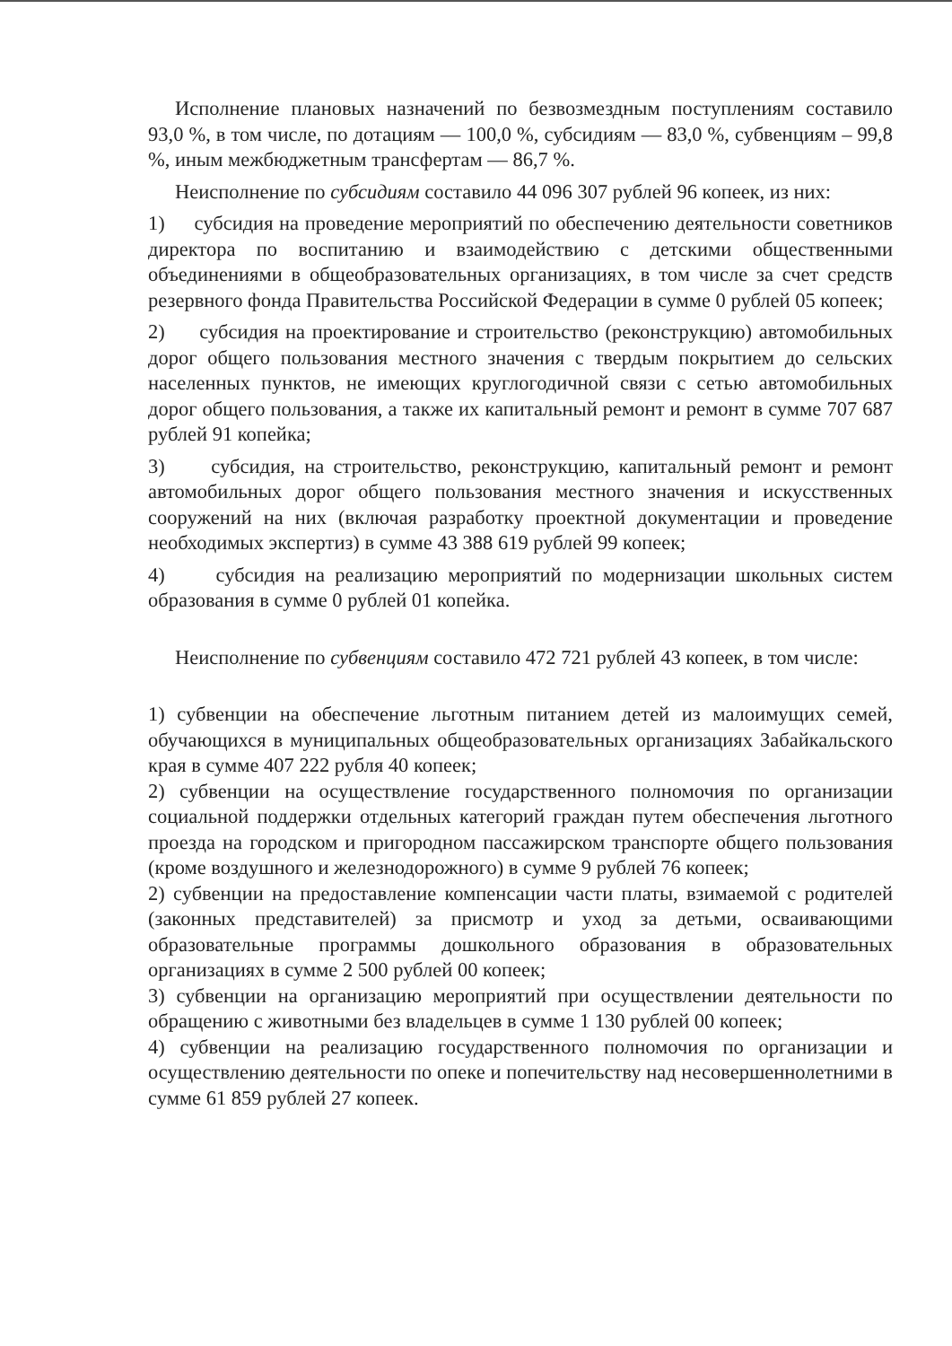Исполнение плановых назначений по безвозмездным поступлениям составило 93,0 %, в том числе, по дотациям — 100,0 %, субсидиям — 83,0 %, субвенциям – 99,8 %, иным межбюджетным трансфертам — 86,7 %.
Неисполнение по субсидиям составило 44 096 307 рублей 96 копеек, из них:
1) субсидия на проведение мероприятий по обеспечению деятельности советников директора по воспитанию и взаимодействию с детскими общественными объединениями в общеобразовательных организациях, в том числе за счет средств резервного фонда Правительства Российской Федерации в сумме 0 рублей 05 копеек;
2) субсидия на проектирование и строительство (реконструкцию) автомобильных дорог общего пользования местного значения с твердым покрытием до сельских населенных пунктов, не имеющих круглогодичной связи с сетью автомобильных дорог общего пользования, а также их капитальный ремонт и ремонт в сумме 707 687 рублей 91 копейка;
3) субсидия, на строительство, реконструкцию, капитальный ремонт и ремонт автомобильных дорог общего пользования местного значения и искусственных сооружений на них (включая разработку проектной документации и проведение необходимых экспертиз) в сумме 43 388 619 рублей 99 копеек;
4) субсидия на реализацию мероприятий по модернизации школьных систем образования в сумме 0 рублей 01 копейка.
Неисполнение по субвенциям составило 472 721 рублей 43 копеек, в том числе:
1) субвенции на обеспечение льготным питанием детей из малоимущих семей, обучающихся в муниципальных общеобразовательных организациях Забайкальского края в сумме 407 222 рубля 40 копеек;
2) субвенции на осуществление государственного полномочия по организации социальной поддержки отдельных категорий граждан путем обеспечения льготного проезда на городском и пригородном пассажирском транспорте общего пользования (кроме воздушного и железнодорожного) в сумме 9 рублей 76 копеек;
2) субвенции на предоставление компенсации части платы, взимаемой с родителей (законных представителей) за присмотр и уход за детьми, осваивающими образовательные программы дошкольного образования в образовательных организациях в сумме 2 500 рублей 00 копеек;
3) субвенции на организацию мероприятий при осуществлении деятельности по обращению с животными без владельцев в сумме 1 130 рублей 00 копеек;
4) субвенции на реализацию государственного полномочия по организации и осуществлению деятельности по опеке и попечительству над несовершеннолетними в сумме 61 859 рублей 27 копеек.